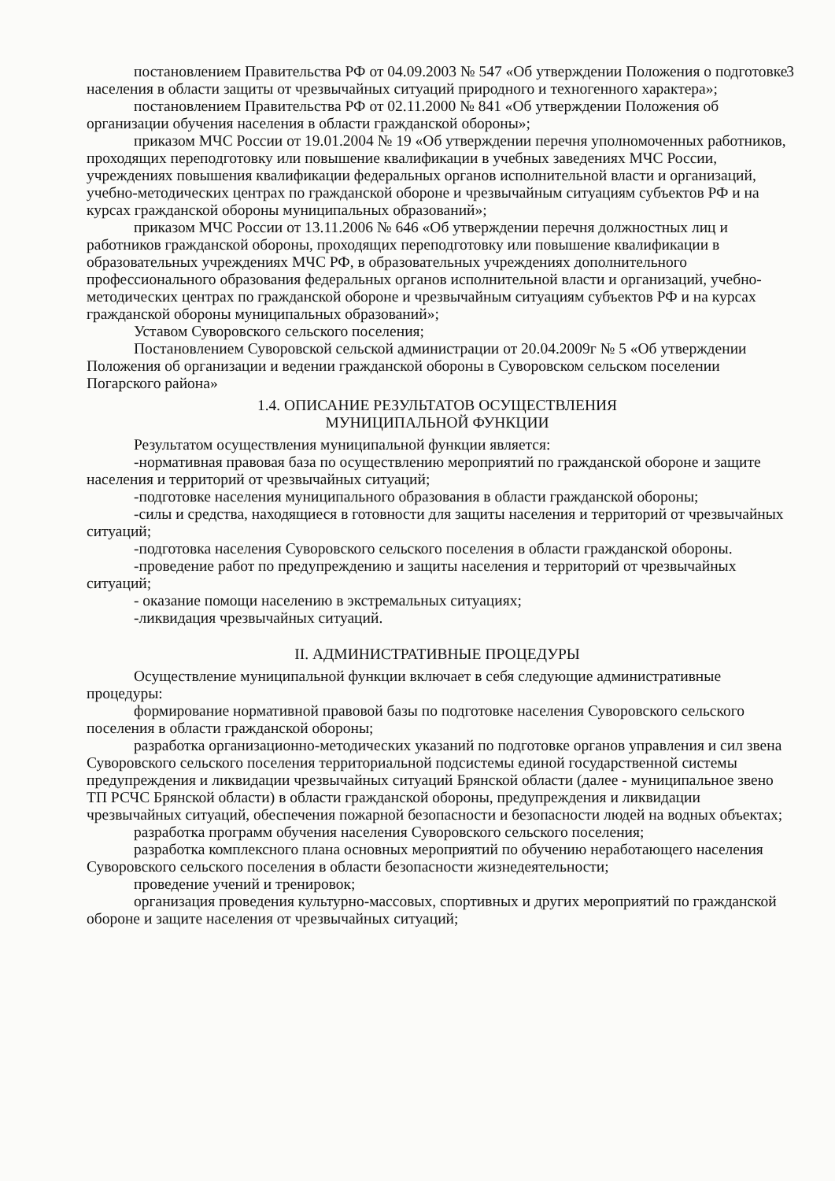3
постановлением Правительства РФ от 04.09.2003 № 547 «Об утверждении Положения о подготовке населения в области защиты от чрезвычайных ситуаций природного и техногенного характера»;
постановлением Правительства РФ от 02.11.2000 № 841 «Об утверждении Положения об организации обучения населения в области гражданской обороны»;
приказом МЧС России от 19.01.2004 № 19 «Об утверждении перечня уполномоченных работников, проходящих переподготовку или повышение квалификации в учебных заведениях МЧС России, учреждениях повышения квалификации федеральных органов исполнительной власти и организаций, учебно-методических центрах по гражданской обороне и чрезвычайным ситуациям субъектов РФ и на курсах гражданской обороны муниципальных образований»;
приказом МЧС России от 13.11.2006 № 646 «Об утверждении перечня должностных лиц и работников гражданской обороны, проходящих переподготовку или повышение квалификации в образовательных учреждениях МЧС РФ, в образовательных учреждениях дополнительного профессионального образования федеральных органов исполнительной власти и организаций, учебно-методических центрах по гражданской обороне и чрезвычайным ситуациям субъектов РФ и на курсах гражданской обороны муниципальных образований»;
Уставом Суворовского сельского поселения;
Постановлением Суворовской сельской администрации от 20.04.2009г № 5 «Об утверждении Положения об организации и ведении гражданской обороны в Суворовском сельском поселении Погарского района»
1.4. ОПИСАНИЕ РЕЗУЛЬТАТОВ ОСУЩЕСТВЛЕНИЯ
МУНИЦИПАЛЬНОЙ ФУНКЦИИ
Результатом осуществления муниципальной функции является:
-нормативная правовая база по осуществлению мероприятий по гражданской обороне и защите населения и территорий от чрезвычайных ситуаций;
-подготовке населения муниципального образования в области гражданской обороны;
-силы и средства, находящиеся в готовности для защиты населения и территорий от чрезвычайных ситуаций;
-подготовка населения Суворовского сельского поселения в области гражданской обороны.
-проведение работ по предупреждению и защиты населения и территорий от чрезвычайных ситуаций;
- оказание помощи населению в экстремальных ситуациях;
-ликвидация чрезвычайных ситуаций.
II. АДМИНИСТРАТИВНЫЕ ПРОЦЕДУРЫ
Осуществление муниципальной функции включает в себя следующие административные процедуры:
формирование нормативной правовой базы по подготовке населения Суворовского сельского поселения в области гражданской обороны;
разработка организационно-методических указаний по подготовке органов управления и сил звена Суворовского сельского поселения территориальной подсистемы единой государственной системы предупреждения и ликвидации чрезвычайных ситуаций Брянской области (далее - муниципальное звено ТП РСЧС Брянской области) в области гражданской обороны, предупреждения и ликвидации чрезвычайных ситуаций, обеспечения пожарной безопасности и безопасности людей на водных объектах;
разработка программ обучения населения Суворовского сельского поселения;
разработка комплексного плана основных мероприятий по обучению неработающего населения Суворовского сельского поселения в области безопасности жизнедеятельности;
проведение учений и тренировок;
организация проведения культурно-массовых, спортивных и других мероприятий по гражданской обороне и защите населения от чрезвычайных ситуаций;